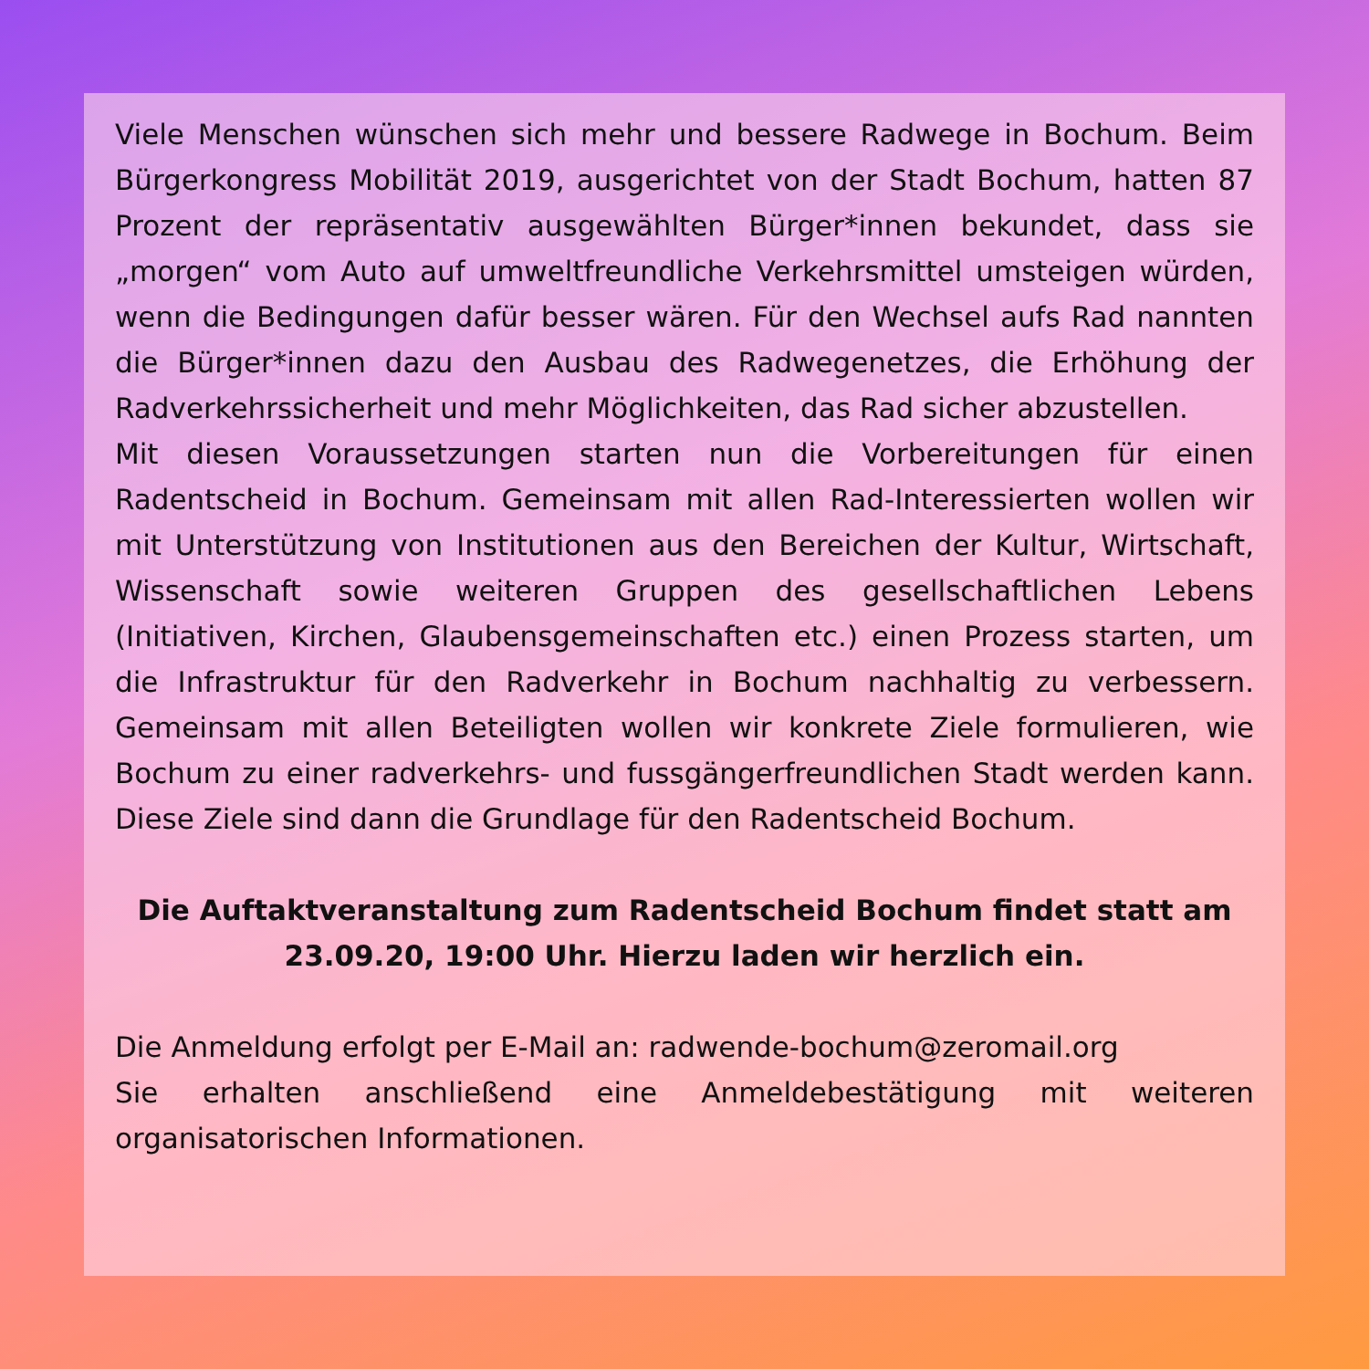Viele Menschen wünschen sich mehr und bessere Radwege in Bochum. Beim Bürgerkongress Mobilität 2019, ausgerichtet von der Stadt Bochum, hatten 87 Prozent der repräsentativ ausgewählten Bürger*innen bekundet, dass sie „morgen“ vom Auto auf umweltfreundliche Verkehrsmittel umsteigen würden, wenn die Bedingungen dafür besser wären. Für den Wechsel aufs Rad nannten die Bürger*innen dazu den Ausbau des Radwegenetzes, die Erhöhung der Radverkehrssicherheit und mehr Möglichkeiten, das Rad sicher abzustellen.
Mit diesen Voraussetzungen starten nun die Vorbereitungen für einen Radentscheid in Bochum. Gemeinsam mit allen Rad-Interessierten wollen wir mit Unterstützung von Institutionen aus den Bereichen der Kultur, Wirtschaft, Wissenschaft sowie weiteren Gruppen des gesellschaftlichen Lebens (Initiativen, Kirchen, Glaubensgemeinschaften etc.) einen Prozess starten, um die Infrastruktur für den Radverkehr in Bochum nachhaltig zu verbessern. Gemeinsam mit allen Beteiligten wollen wir konkrete Ziele formulieren, wie Bochum zu einer radverkehrs- und fussgängerfreundlichen Stadt werden kann. Diese Ziele sind dann die Grundlage für den Radentscheid Bochum.
Die Auftaktveranstaltung zum Radentscheid Bochum findet statt am 23.09.20, 19:00 Uhr. Hierzu laden wir herzlich ein.
Die Anmeldung erfolgt per E-Mail an: radwende-bochum@zeromail.org
Sie erhalten anschließend eine Anmeldebestätigung mit weiteren organisatorischen Informationen.